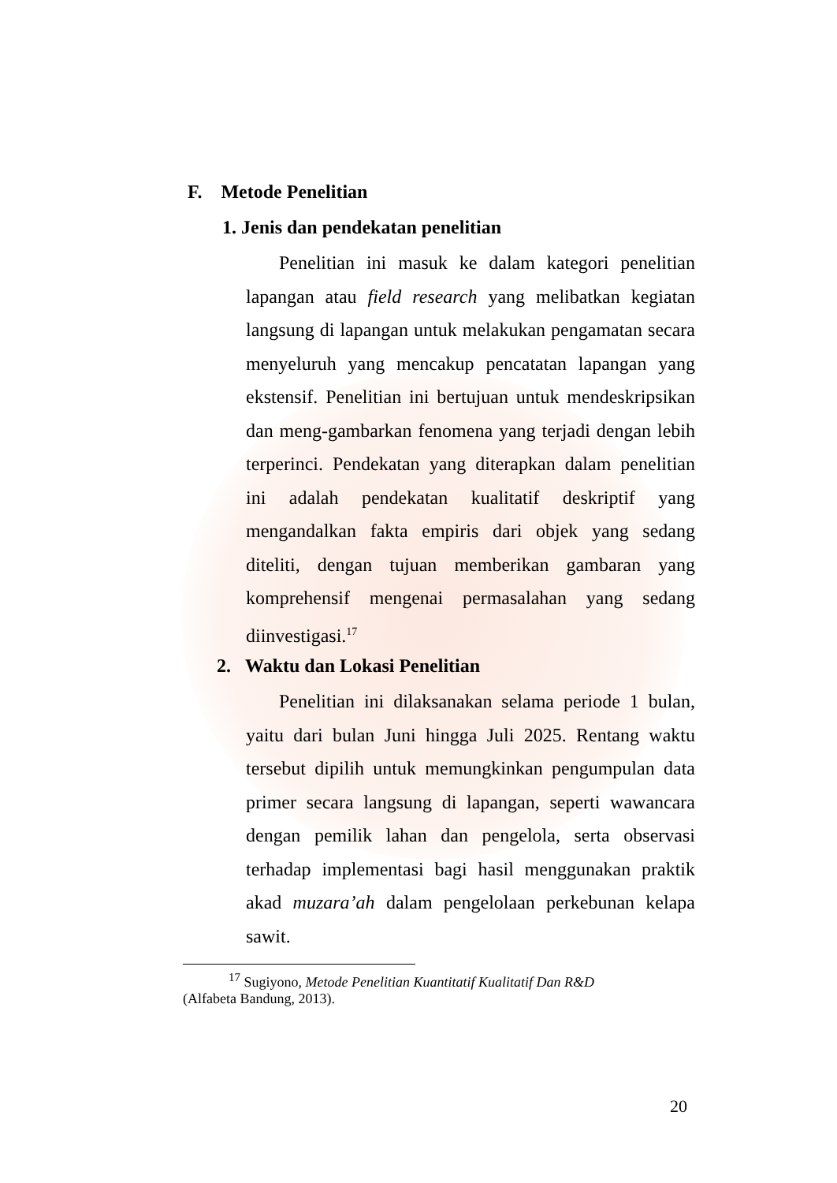F. Metode Penelitian
1. Jenis dan pendekatan penelitian
Penelitian ini masuk ke dalam kategori penelitian lapangan atau field research yang melibatkan kegiatan langsung di lapangan untuk melakukan pengamatan secara menyeluruh yang mencakup pencatatan lapangan yang ekstensif. Penelitian ini bertujuan untuk mendeskripsikan dan meng-gambarkan fenomena yang terjadi dengan lebih terperinci. Pendekatan yang diterapkan dalam penelitian ini adalah pendekatan kualitatif deskriptif yang mengandalkan fakta empiris dari objek yang sedang diteliti, dengan tujuan memberikan gambaran yang komprehensif mengenai permasalahan yang sedang diinvestigasi.<sup>17</sup>
2. Waktu dan Lokasi Penelitian
Penelitian ini dilaksanakan selama periode 1 bulan, yaitu dari bulan Juni hingga Juli 2025. Rentang waktu tersebut dipilih untuk memungkinkan pengumpulan data primer secara langsung di lapangan, seperti wawancara dengan pemilik lahan dan pengelola, serta observasi terhadap implementasi bagi hasil menggunakan praktik akad muzara’ah dalam pengelolaan perkebunan kelapa sawit.
<sup>17</sup> Sugiyono, Metode Penelitian Kuantitatif Kualitatif Dan R&D
(Alfabeta Bandung, 2013).
20